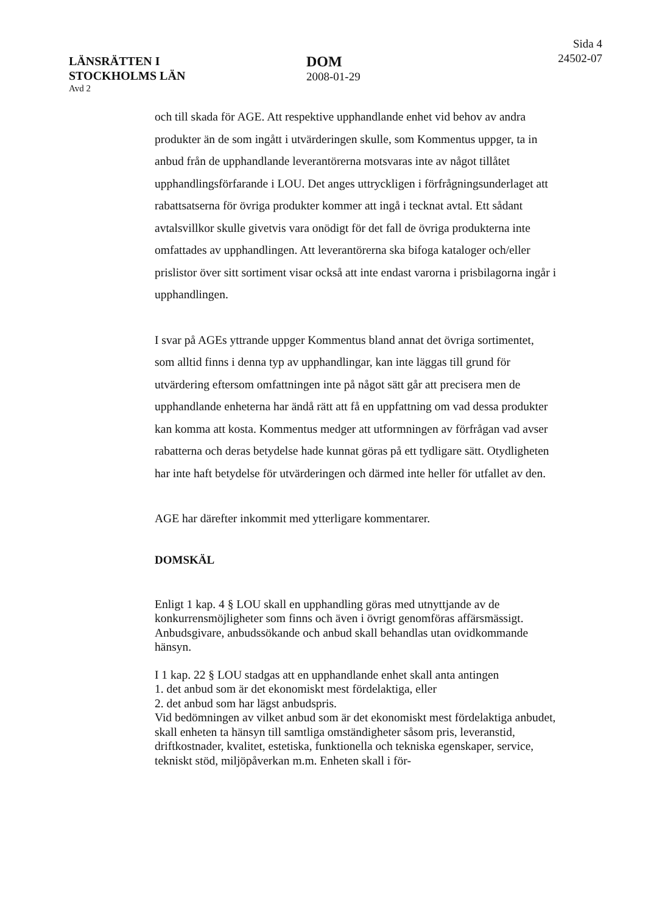LÄNSRÄTTEN I
STOCKHOLMS LÄN
Avd 2
DOM
2008-01-29
Sida 4
24502-07
och till skada för AGE. Att respektive upphandlande enhet vid behov av andra produkter än de som ingått i utvärderingen skulle, som Kommentus uppger, ta in anbud från de upphandlande leverantörerna motsvaras inte av något tillåtet upphandlingsförfarande i LOU. Det anges uttryckligen i förfrågningsunderlaget att rabattsatserna för övriga produkter kommer att ingå i tecknat avtal. Ett sådant avtalsvillkor skulle givetvis vara onödigt för det fall de övriga produkterna inte omfattades av upphandlingen. Att leverantörerna ska bifoga kataloger och/eller prislistor över sitt sortiment visar också att inte endast varorna i prisbilagorna ingår i upphandlingen.
I svar på AGEs yttrande uppger Kommentus bland annat det övriga sortimentet, som alltid finns i denna typ av upphandlingar, kan inte läggas till grund för utvärdering eftersom omfattningen inte på något sätt går att precisera men de upphandlande enheterna har ändå rätt att få en uppfattning om vad dessa produkter kan komma att kosta. Kommentus medger att utformningen av förfrågan vad avser rabatterna och deras betydelse hade kunnat göras på ett tydligare sätt. Otydligheten har inte haft betydelse för utvärderingen och därmed inte heller för utfallet av den.
AGE har därefter inkommit med ytterligare kommentarer.
DOMSKÄL
Enligt 1 kap. 4 § LOU skall en upphandling göras med utnyttjande av de konkurrensmöjligheter som finns och även i övrigt genomföras affärsmässigt. Anbudsgivare, anbudssökande och anbud skall behandlas utan ovidkommande hänsyn.
I 1 kap. 22 § LOU stadgas att en upphandlande enhet skall anta antingen
1. det anbud som är det ekonomiskt mest fördelaktiga, eller
2. det anbud som har lägst anbudspris.
Vid bedömningen av vilket anbud som är det ekonomiskt mest fördelaktiga anbudet, skall enheten ta hänsyn till samtliga omständigheter såsom pris, leveranstid, driftkostnader, kvalitet, estetiska, funktionella och tekniska egenskaper, service, tekniskt stöd, miljöpåverkan m.m. Enheten skall i för-